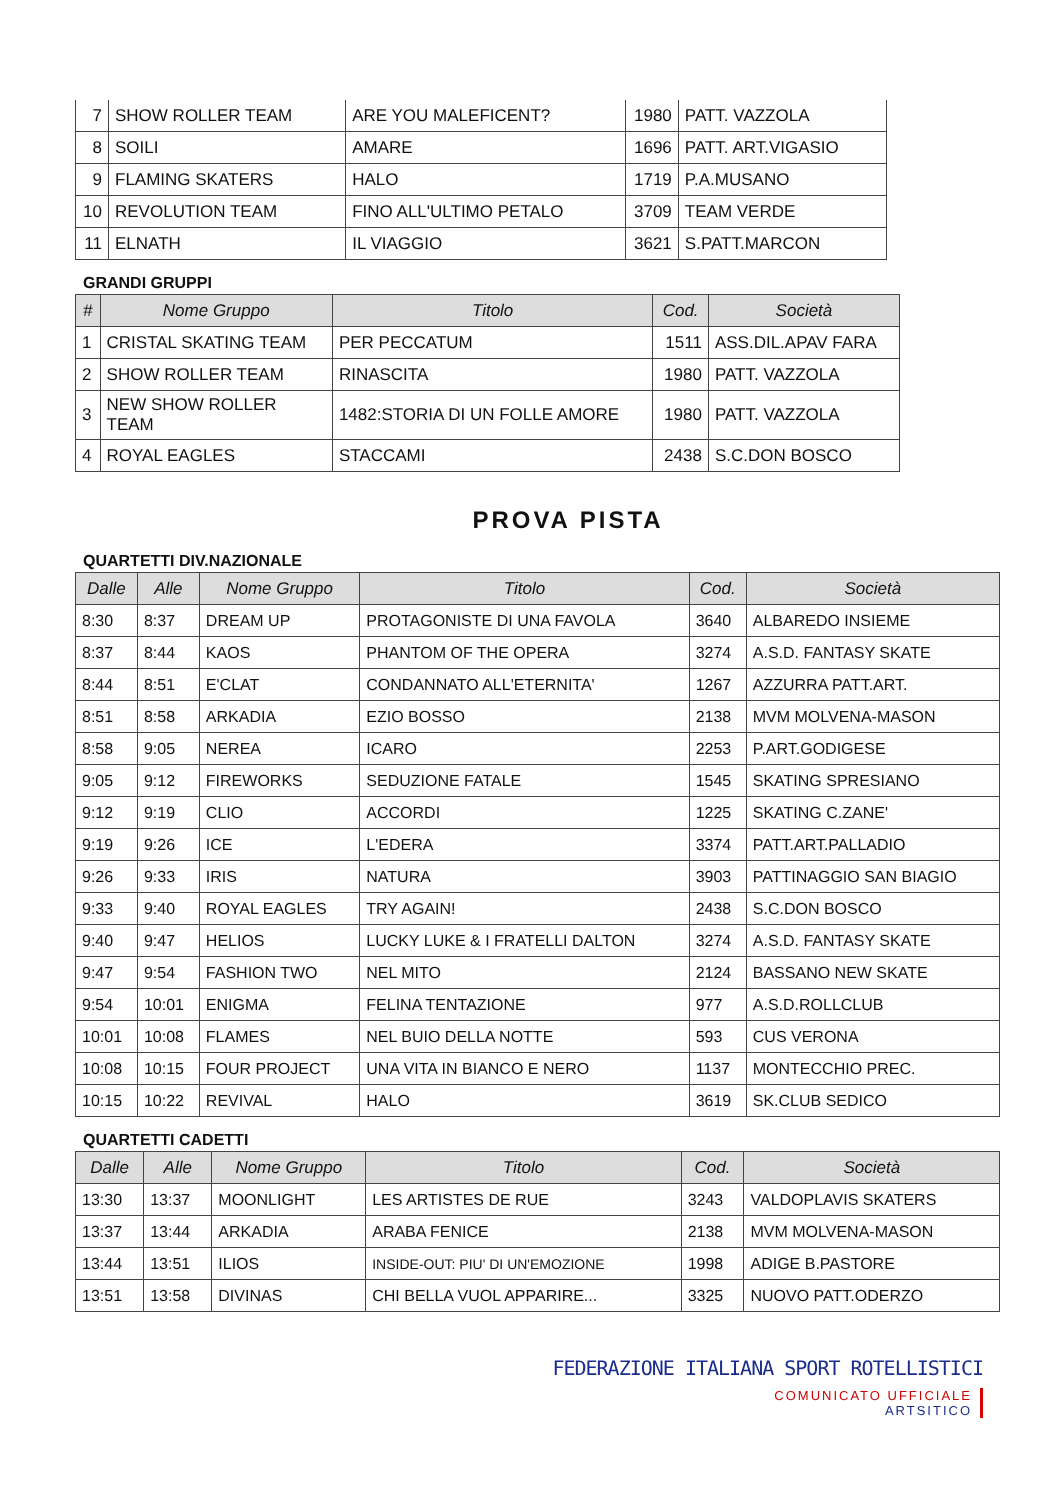| 7 | SHOW ROLLER TEAM | ARE YOU MALEFICENT? | 1980 | PATT. VAZZOLA |
| 8 | SOILI | AMARE | 1696 | PATT. ART.VIGASIO |
| 9 | FLAMING SKATERS | HALO | 1719 | P.A.MUSANO |
| 10 | REVOLUTION TEAM | FINO ALL'ULTIMO PETALO | 3709 | TEAM VERDE |
| 11 | ELNATH | IL VIAGGIO | 3621 | S.PATT.MARCON |
GRANDI GRUPPI
| # | Nome Gruppo | Titolo | Cod. | Società |
| --- | --- | --- | --- | --- |
| 1 | CRISTAL SKATING TEAM | PER PECCATUM | 1511 | ASS.DIL.APAV FARA |
| 2 | SHOW ROLLER TEAM | RINASCITA | 1980 | PATT. VAZZOLA |
| 3 | NEW SHOW ROLLER TEAM | 1482:STORIA DI UN FOLLE AMORE | 1980 | PATT. VAZZOLA |
| 4 | ROYAL EAGLES | STACCAMI | 2438 | S.C.DON BOSCO |
PROVA PISTA
QUARTETTI DIV.NAZIONALE
| Dalle | Alle | Nome Gruppo | Titolo | Cod. | Società |
| --- | --- | --- | --- | --- | --- |
| 8:30 | 8:37 | DREAM UP | PROTAGONISTE DI UNA FAVOLA | 3640 | ALBAREDO INSIEME |
| 8:37 | 8:44 | KAOS | PHANTOM OF THE OPERA | 3274 | A.S.D. FANTASY SKATE |
| 8:44 | 8:51 | E'CLAT | CONDANNATO ALL'ETERNITA' | 1267 | AZZURRA PATT.ART. |
| 8:51 | 8:58 | ARKADIA | EZIO BOSSO | 2138 | MVM MOLVENA-MASON |
| 8:58 | 9:05 | NEREA | ICARO | 2253 | P.ART.GODIGESE |
| 9:05 | 9:12 | FIREWORKS | SEDUZIONE FATALE | 1545 | SKATING SPRESIANO |
| 9:12 | 9:19 | CLIO | ACCORDI | 1225 | SKATING C.ZANE' |
| 9:19 | 9:26 | ICE | L'EDERA | 3374 | PATT.ART.PALLADIO |
| 9:26 | 9:33 | IRIS | NATURA | 3903 | PATTINAGGIO SAN BIAGIO |
| 9:33 | 9:40 | ROYAL EAGLES | TRY AGAIN! | 2438 | S.C.DON BOSCO |
| 9:40 | 9:47 | HELIOS | LUCKY LUKE & I FRATELLI DALTON | 3274 | A.S.D. FANTASY SKATE |
| 9:47 | 9:54 | FASHION TWO | NEL MITO | 2124 | BASSANO NEW SKATE |
| 9:54 | 10:01 | ENIGMA | FELINA TENTAZIONE | 977 | A.S.D.ROLLCLUB |
| 10:01 | 10:08 | FLAMES | NEL BUIO DELLA NOTTE | 593 | CUS VERONA |
| 10:08 | 10:15 | FOUR PROJECT | UNA VITA IN BIANCO E NERO | 1137 | MONTECCHIO PREC. |
| 10:15 | 10:22 | REVIVAL | HALO | 3619 | SK.CLUB SEDICO |
QUARTETTI CADETTI
| Dalle | Alle | Nome Gruppo | Titolo | Cod. | Società |
| --- | --- | --- | --- | --- | --- |
| 13:30 | 13:37 | MOONLIGHT | LES ARTISTES DE RUE | 3243 | VALDOPLAVIS SKATERS |
| 13:37 | 13:44 | ARKADIA | ARABA FENICE | 2138 | MVM MOLVENA-MASON |
| 13:44 | 13:51 | ILIOS | INSIDE-OUT: PIU' DI UN'EMOZIONE | 1998 | ADIGE B.PASTORE |
| 13:51 | 13:58 | DIVINAS | CHI BELLA VUOL APPARIRE... | 3325 | NUOVO PATT.ODERZO |
FEDERAZIONE ITALIANA SPORT ROTELLISTICI
COMUNICATO UFFICIALE
ARTSITICO